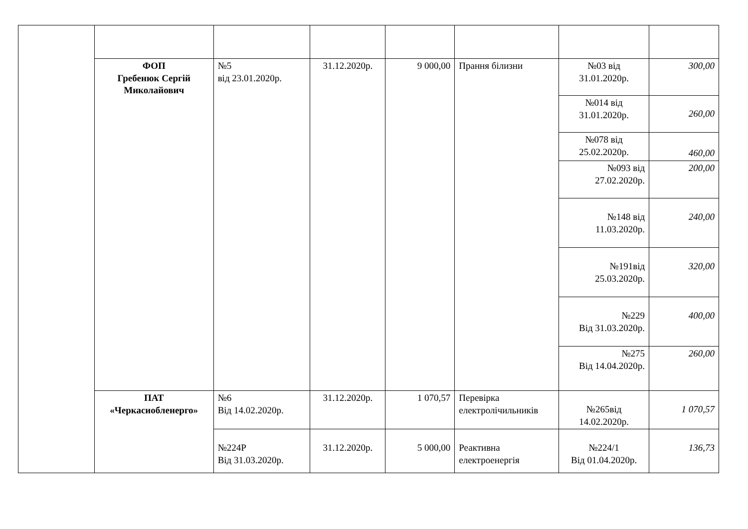| | ФОП Гребенюк Сергій Миколайович | №5 від 23.01.2020р. | 31.12.2020р. | 9 000,00 | Прання білизни | №03 від 31.01.2020р. | 300,00 |
| | | | | | | №014 від 31.01.2020р. | 260,00 |
| | | | | | | №078 від 25.02.2020р. | 460,00 |
| | | | | | | №093 від 27.02.2020р. | 200,00 |
| | | | | | | №148 від 11.03.2020р. | 240,00 |
| | | | | | | №191від 25.03.2020р. | 320,00 |
| | | | | | | №229 Від 31.03.2020р. | 400,00 |
| | | | | | | №275 Від 14.04.2020р. | 260,00 |
| | ПАТ «Черкасиобленерго» | №6 Від 14.02.2020р. | 31.12.2020р. | 1 070,57 | Перевірка електролічильників | №265від 14.02.2020р. | 1 070,57 |
| | | №224Р Від 31.03.2020р. | 31.12.2020р. | 5 000,00 | Реактивна електроенергія | №224/1 Від 01.04.2020р. | 136,73 |